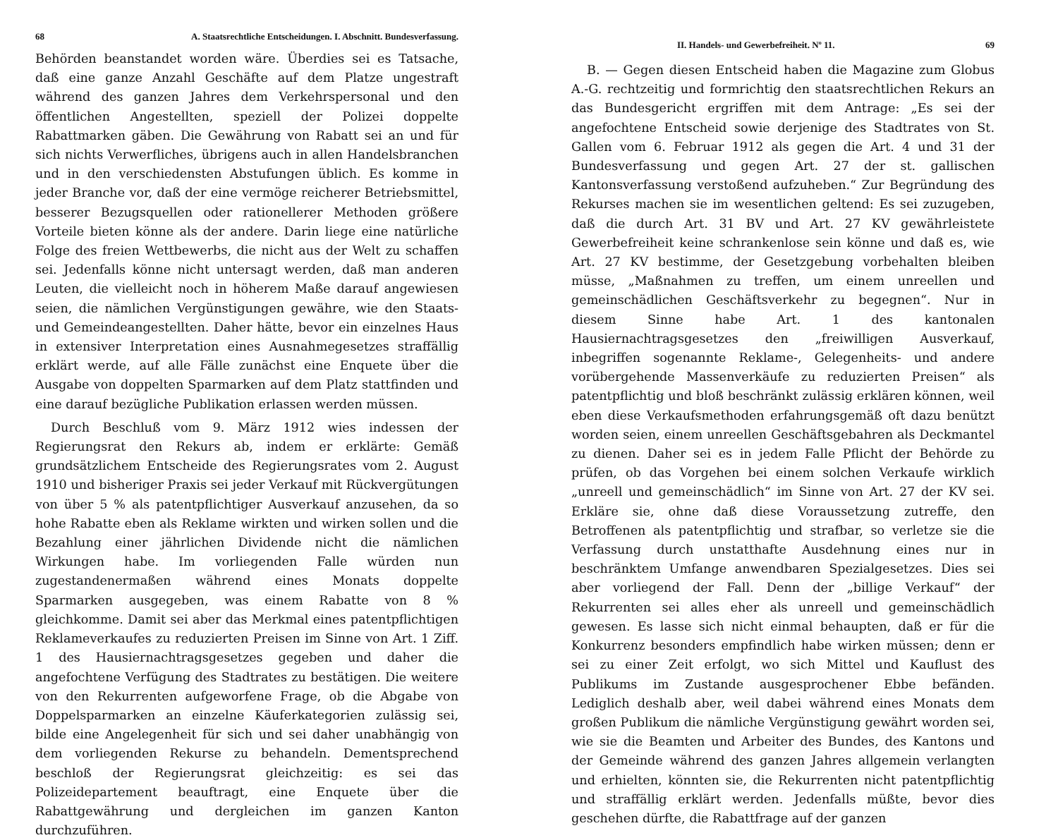68 A. Staatsrechtliche Entscheidungen. I. Abschnitt. Bundesverfassung.
Behörden beanstandet worden wäre. Überdies sei es Tatsache, daß eine ganze Anzahl Geschäfte auf dem Platze ungestraft während des ganzen Jahres dem Verkehrspersonal und den öffentlichen Angestellten, speziell der Polizei doppelte Rabattmarken gäben. Die Gewährung von Rabatt sei an und für sich nichts Verwerfliches, übrigens auch in allen Handelsbranchen und in den verschiedensten Abstufungen üblich. Es komme in jeder Branche vor, daß der eine vermöge reicherer Betriebsmittel, besserer Bezugsquellen oder rationellerer Methoden größere Vorteile bieten könne als der andere. Darin liege eine natürliche Folge des freien Wettbewerbs, die nicht aus der Welt zu schaffen sei. Jedenfalls könne nicht untersagt werden, daß man anderen Leuten, die vielleicht noch in höherem Maße darauf angewiesen seien, die nämlichen Vergünstigungen gewähre, wie den Staats- und Gemeindeangestellten. Daher hätte, bevor ein einzelnes Haus in extensiver Interpretation eines Ausnahmegesetzes straffällig erklärt werde, auf alle Fälle zunächst eine Enquete über die Ausgabe von doppelten Sparmarken auf dem Platz stattfinden und eine darauf bezügliche Publikation erlassen werden müssen.
Durch Beschluß vom 9. März 1912 wies indessen der Regierungsrat den Rekurs ab, indem er erklärte: Gemäß grundsätzlichem Entscheide des Regierungsrates vom 2. August 1910 und bisheriger Praxis sei jeder Verkauf mit Rückvergütungen von über 5 % als patentpflichtiger Ausverkauf anzusehen, da so hohe Rabatte eben als Reklame wirkten und wirken sollen und die Bezahlung einer jährlichen Dividende nicht die nämlichen Wirkungen habe. Im vorliegenden Falle würden nun zugestandenermaßen während eines Monats doppelte Sparmarken ausgegeben, was einem Rabatte von 8 % gleichkomme. Damit sei aber das Merkmal eines patentpflichtigen Reklameverkaufes zu reduzierten Preisen im Sinne von Art. 1 Ziff. 1 des Hausiernachtragsgesetzes gegeben und daher die angefochtene Verfügung des Stadtrates zu bestätigen. Die weitere von den Rekurrenten aufgeworfene Frage, ob die Abgabe von Doppelsparmarken an einzelne Käuferkategorien zulässig sei, bilde eine Angelegenheit für sich und sei daher unabhängig von dem vorliegenden Rekurse zu behandeln. Dementsprechend beschloß der Regierungsrat gleichzeitig: es sei das Polizeidepartement beauftragt, eine Enquete über die Rabattgewährung und dergleichen im ganzen Kanton durchzuführen.
II. Handels- und Gewerbefreiheit. Nº 11. 69
B. — Gegen diesen Entscheid haben die Magazine zum Globus A.-G. rechtzeitig und formrichtig den staatsrechtlichen Rekurs an das Bundesgericht ergriffen mit dem Antrage: „Es sei der angefochtene Entscheid sowie derjenige des Stadtrates von St. Gallen vom 6. Februar 1912 als gegen die Art. 4 und 31 der Bundesverfassung und gegen Art. 27 der st. gallischen Kantonsverfassung verstoßend aufzuheben.“ Zur Begründung des Rekurses machen sie im wesentlichen geltend: Es sei zuzugeben, daß die durch Art. 31 BV und Art. 27 KV gewährleistete Gewerbefreiheit keine schrankenlose sein könne und daß es, wie Art. 27 KV bestimme, der Gesetzgebung vorbehalten bleiben müsse, „Maßnahmen zu treffen, um einem unreellen und gemeinschädlichen Geschäftsverkehr zu begegnen“. Nur in diesem Sinne habe Art. 1 des kantonalen Hausiernachtragsgesetzes den „freiwilligen Ausverkauf, inbegriffen sogenannte Reklame-, Gelegenheits- und andere vorübergehende Massenverkäufe zu reduzierten Preisen“ als patentpflichtig und bloß beschränkt zulässig erklären können, weil eben diese Verkaufsmethoden erfahrungsgemäß oft dazu benützt worden seien, einem unreellen Geschäftsgebahren als Deckmantel zu dienen. Daher sei es in jedem Falle Pflicht der Behörde zu prüfen, ob das Vorgehen bei einem solchen Verkaufe wirklich „unreell und gemeinschädlich“ im Sinne von Art. 27 der KV sei. Erkläre sie, ohne daß diese Voraussetzung zutreffe, den Betroffenen als patentpflichtig und strafbar, so verletze sie die Verfassung durch unstatthafte Ausdehnung eines nur in beschränktem Umfange anwendbaren Spezialgesetzes. Dies sei aber vorliegend der Fall. Denn der „billige Verkauf“ der Rekurrenten sei alles eher als unreell und gemeinschädlich gewesen. Es lasse sich nicht einmal behaupten, daß er für die Konkurrenz besonders empfindlich habe wirken müssen; denn er sei zu einer Zeit erfolgt, wo sich Mittel und Kauflust des Publikums im Zustande ausgesprochener Ebbe befänden. Lediglich deshalb aber, weil dabei während eines Monats dem großen Publikum die nämliche Vergünstigung gewährt worden sei, wie sie die Beamten und Arbeiter des Bundes, des Kantons und der Gemeinde während des ganzen Jahres allgemein verlangten und erhielten, könnten sie, die Rekurrenten nicht patentpflichtig und straffällig erklärt werden. Jedenfalls müßte, bevor dies geschehen dürfte, die Rabattfrage auf der ganzen